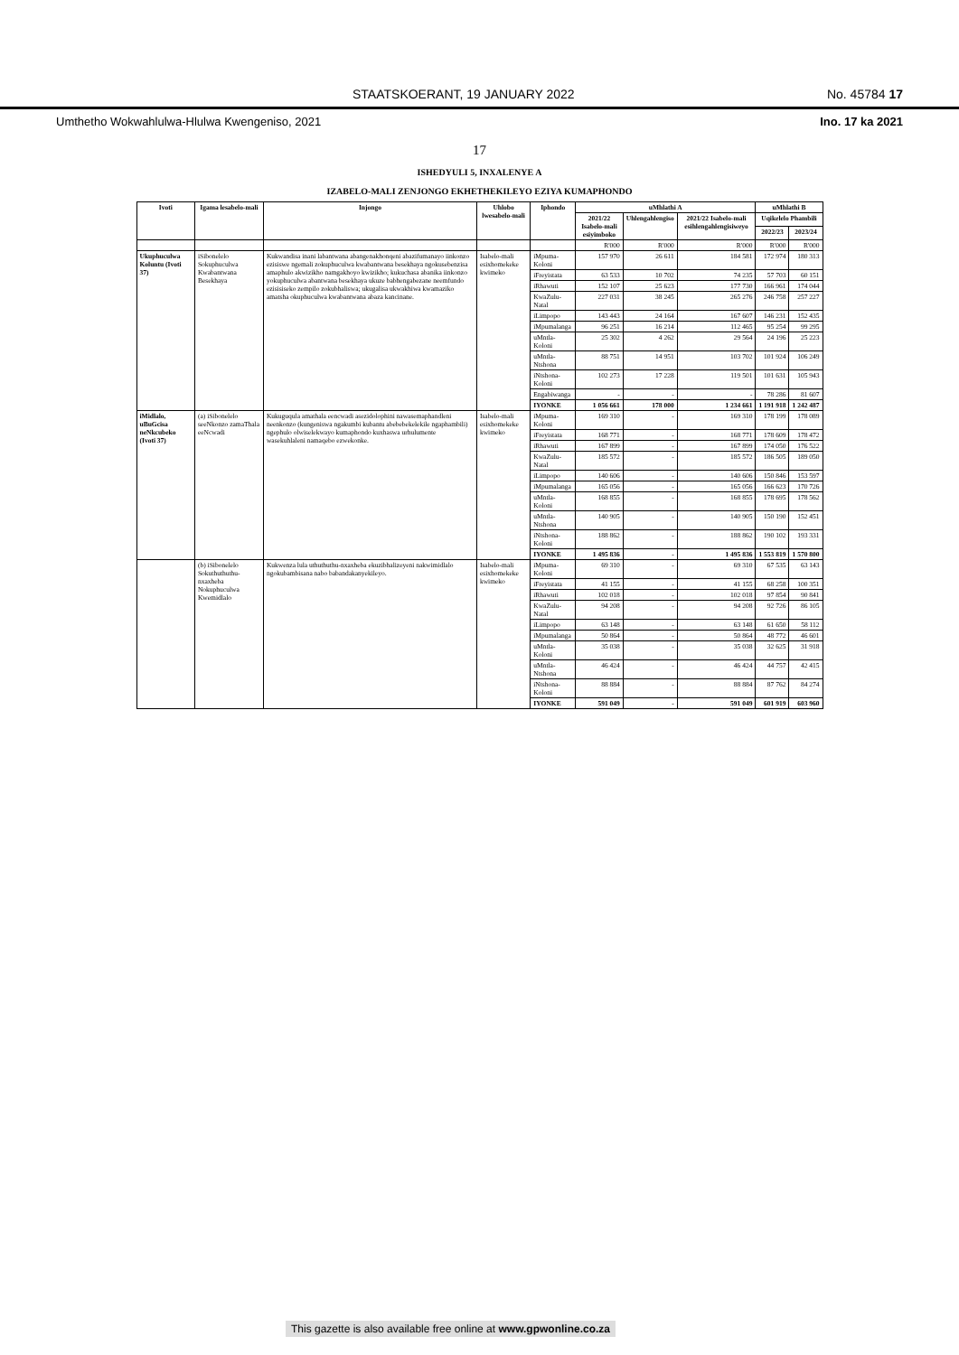STAATSKOERANT, 19 JANUARY 2022 No. 45784 17
Umthetho Wokwahlulwa-Hlulwa Kwengeniso, 2021 Ino. 17 ka 2021
17
ISHEDYULI 5, INXALENYE A
IZABELO-MALI ZENJONGO EKHETHEKILEYO EZIYA KUMAPHONDO
| Ivoti | Igama lesabelo-mali | Injongo | Uhlobo lwesabelo-mali | Iphondo | uMhlathi A | | | uMhlathi B | |
| --- | --- | --- | --- | --- | --- | --- | --- | --- | --- |
| | | | | | 2021/22 Isabelo-mali esiyimboko | Uhlengahlengiso | 2021/22 Isabelo-mali esihlengahlengisiweyo | Uqikelelo Phambili | |
| | | | | | | | | 2022/23 | 2023/24 |
| | | | | | R'000 | R'000 | R'000 | R'000 | R'000 |
| Ukuphuculwa Koluntu (Ivoti 37) | iSibonelelo Sokuphuculwa Kwabantwana Besekhaya | Kukwandisa inani labantwana abangenakhonqeni abazifumanayo iinkonzo ezisiswe ngemali zokuphuculwa kwabantwana besekhaya ngokusebenzisa amaphulo akwizikho namgakhoyo kwizikho; kukuchasa abanika iinkonzo yokuphuculwa abantwana besekhaya ukuze babhengabezane neemfundo ezisisiseko zempilo zokubhaliswa; ukugalisa ukwakhiwa kwamaziko amatsha okuphuculwa kwabantwana abaza kancinane. | Isabelo-mali esixhomekeke kwimeko | iMpuma-Koloni | 157 970 | 26 611 | 184 581 | 172 974 | 180 313 |
| | | | | iFreyistata | 63 533 | 10 702 | 74 235 | 57 703 | 60 151 |
| | | | | iRhawuti | 152 107 | 25 623 | 177 730 | 166 961 | 174 044 |
| | | | | KwaZulu-Natal | 227 031 | 38 245 | 265 276 | 246 758 | 257 227 |
| | | | | iLimpopo | 143 443 | 24 164 | 167 607 | 146 231 | 152 435 |
| | | | | iMpumalanga | 96 251 | 16 214 | 112 465 | 95 254 | 99 295 |
| | | | | uMntla-Koloni | 25 302 | 4 262 | 29 564 | 24 196 | 25 223 |
| | | | | uMntla-Ntshona | 88 751 | 14 951 | 103 702 | 101 924 | 106 249 |
| | | | | iNtshona-Koloni | 102 273 | 17 228 | 119 501 | 101 631 | 105 943 |
| | | | | Engabiwanga | - | - | - | 78 286 | 81 607 |
| | | | | IYONKE | 1 056 661 | 178 000 | 1 234 661 | 1 191 918 | 1 242 487 |
| iMidlalo, uBuGcisa neNkcubeko (Ivoti 37) | (a) iSibonelelo seeNkonzo zamaThala eeNcwadi | Kukuguqula amathala eencwadi asezidolophini nawasemaphandleni neenkonzo (kungeniswa ngakumbi kubantu abebebekelekile ngaphambili) ngephulo olwiselekwayo kumaphondo kuxhaswa urhulumente wasekuhlaleni namaqebo ezwekonke. | Isabelo-mali esixhomekeke kwimeko | iMpuma-Koloni | 169 310 | - | 169 310 | 178 199 | 178 089 |
| | | | | iFreyistata | 168 771 | - | 168 771 | 178 609 | 178 472 |
| | | | | iRhawuti | 167 899 | - | 167 899 | 174 050 | 176 522 |
| | | | | KwaZulu-Natal | 185 572 | - | 185 572 | 186 505 | 189 050 |
| | | | | iLimpopo | 140 606 | - | 140 606 | 150 846 | 153 597 |
| | | | | iMpumalanga | 165 056 | - | 165 056 | 166 623 | 170 726 |
| | | | | uMntla-Koloni | 168 855 | - | 168 855 | 178 695 | 178 562 |
| | | | | uMntla-Ntshona | 140 905 | - | 140 905 | 150 190 | 152 451 |
| | | | | iNtshona-Koloni | 188 862 | - | 188 862 | 190 102 | 193 331 |
| | | | | IYONKE | 1 495 836 | - | 1 495 836 | 1 553 819 | 1 570 800 |
| | (b) iSibonelelo Sokuthuthuthu-nxaxheba Nokuphuculwa Kwemidlalo | Kukwenza lula uthuthuthu-nxaxheba ekuzibhalizeyeni nakwimidlalo ngokubambisana nabo babandakanyekileyo. | Isabelo-mali esixhomekeke kwimeko | iMpuma-Koloni | 69 310 | - | 69 310 | 67 535 | 63 143 |
| | | | | iFreyistata | 41 155 | - | 41 155 | 68 258 | 100 351 |
| | | | | iRhawuti | 102 018 | - | 102 018 | 97 854 | 90 841 |
| | | | | KwaZulu-Natal | 94 208 | - | 94 208 | 92 726 | 86 105 |
| | | | | iLimpopo | 63 148 | - | 63 148 | 61 650 | 58 112 |
| | | | | iMpumalanga | 50 864 | - | 50 864 | 48 772 | 46 601 |
| | | | | uMntla-Koloni | 35 038 | - | 35 038 | 32 625 | 31 918 |
| | | | | uMntla-Ntshona | 46 424 | - | 46 424 | 44 757 | 42 415 |
| | | | | iNtshona-Koloni | 88 884 | - | 88 884 | 87 762 | 84 274 |
| | | | | IYONKE | 591 049 | - | 591 049 | 601 919 | 603 960 |
This gazette is also available free online at www.gpwonline.co.za